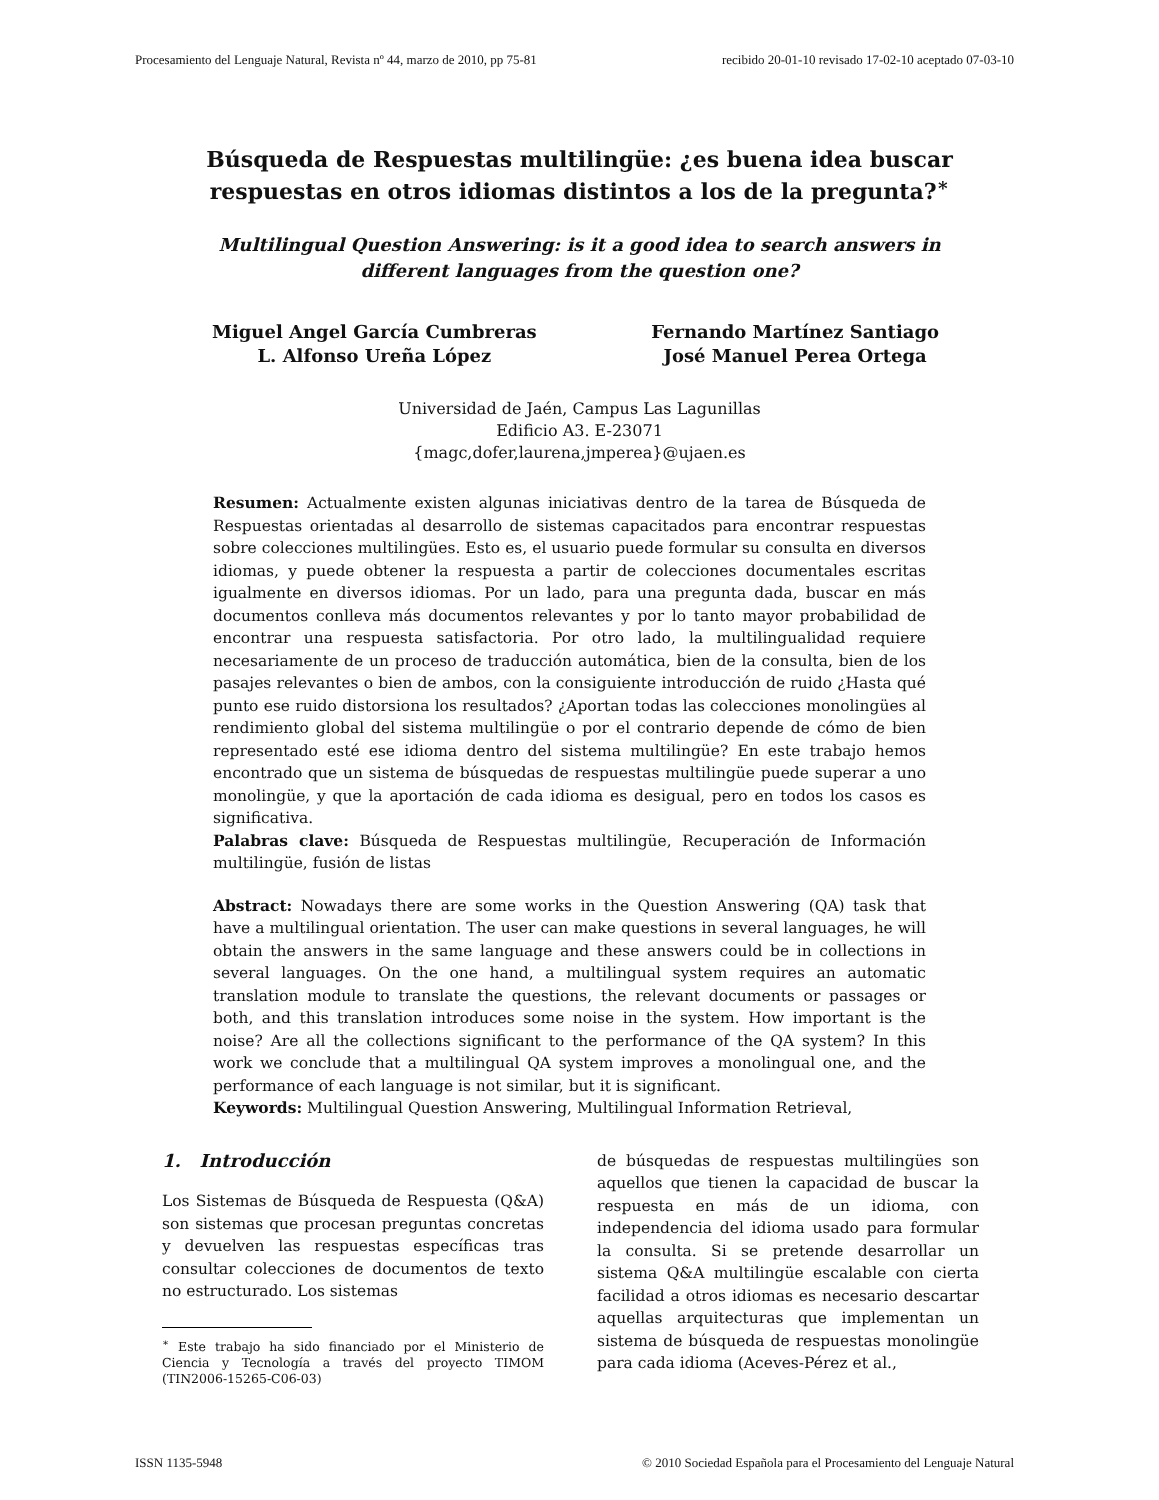Procesamiento del Lenguaje Natural, Revista nº 44, marzo de 2010, pp 75-81 recibido 20-01-10 revisado 17-02-10 aceptado 07-03-10
Búsqueda de Respuestas multilingüe: ¿es buena idea buscar respuestas en otros idiomas distintos a los de la pregunta?<sup>∗</sup>
Multilingual Question Answering: is it a good idea to search answers in different languages from the question one?
Miguel Angel García Cumbreras
L. Alfonso Ureña López
Fernando Martínez Santiago
José Manuel Perea Ortega
Universidad de Jaén, Campus Las Lagunillas
Edificio A3. E-23071
{magc,dofer,laurena,jmperea}@ujaen.es
Resumen: Actualmente existen algunas iniciativas dentro de la tarea de Búsqueda de Respuestas orientadas al desarrollo de sistemas capacitados para encontrar respuestas sobre colecciones multilingües. Esto es, el usuario puede formular su consulta en diversos idiomas, y puede obtener la respuesta a partir de colecciones documentales escritas igualmente en diversos idiomas. Por un lado, para una pregunta dada, buscar en más documentos conlleva más documentos relevantes y por lo tanto mayor probabilidad de encontrar una respuesta satisfactoria. Por otro lado, la multilingualidad requiere necesariamente de un proceso de traducción automática, bien de la consulta, bien de los pasajes relevantes o bien de ambos, con la consiguiente introducción de ruido ¿Hasta qué punto ese ruido distorsiona los resultados? ¿Aportan todas las colecciones monolingües al rendimiento global del sistema multilingüe o por el contrario depende de cómo de bien representado esté ese idioma dentro del sistema multilingüe? En este trabajo hemos encontrado que un sistema de búsquedas de respuestas multilingüe puede superar a uno monolingüe, y que la aportación de cada idioma es desigual, pero en todos los casos es significativa.
Palabras clave: Búsqueda de Respuestas multilingüe, Recuperación de Información multilingüe, fusión de listas
Abstract: Nowadays there are some works in the Question Answering (QA) task that have a multilingual orientation. The user can make questions in several languages, he will obtain the answers in the same language and these answers could be in collections in several languages. On the one hand, a multilingual system requires an automatic translation module to translate the questions, the relevant documents or passages or both, and this translation introduces some noise in the system. How important is the noise? Are all the collections significant to the performance of the QA system? In this work we conclude that a multilingual QA system improves a monolingual one, and the performance of each language is not similar, but it is significant.
Keywords: Multilingual Question Answering, Multilingual Information Retrieval,
1. Introducción
Los Sistemas de Búsqueda de Respuesta (Q&A) son sistemas que procesan preguntas concretas y devuelven las respuestas específicas tras consultar colecciones de documentos de texto no estructurado. Los sistemas
<sup>∗</sup> Este trabajo ha sido financiado por el Ministerio de Ciencia y Tecnología a través del proyecto TIMOM (TIN2006-15265-C06-03)
de búsquedas de respuestas multilingües son aquellos que tienen la capacidad de buscar la respuesta en más de un idioma, con independencia del idioma usado para formular la consulta. Si se pretende desarrollar un sistema Q&A multilingüe escalable con cierta facilidad a otros idiomas es necesario descartar aquellas arquitecturas que implementan un sistema de búsqueda de respuestas monolingüe para cada idioma (Aceves-Pérez et al.,
ISSN 1135-5948 © 2010 Sociedad Española para el Procesamiento del Lenguaje Natural